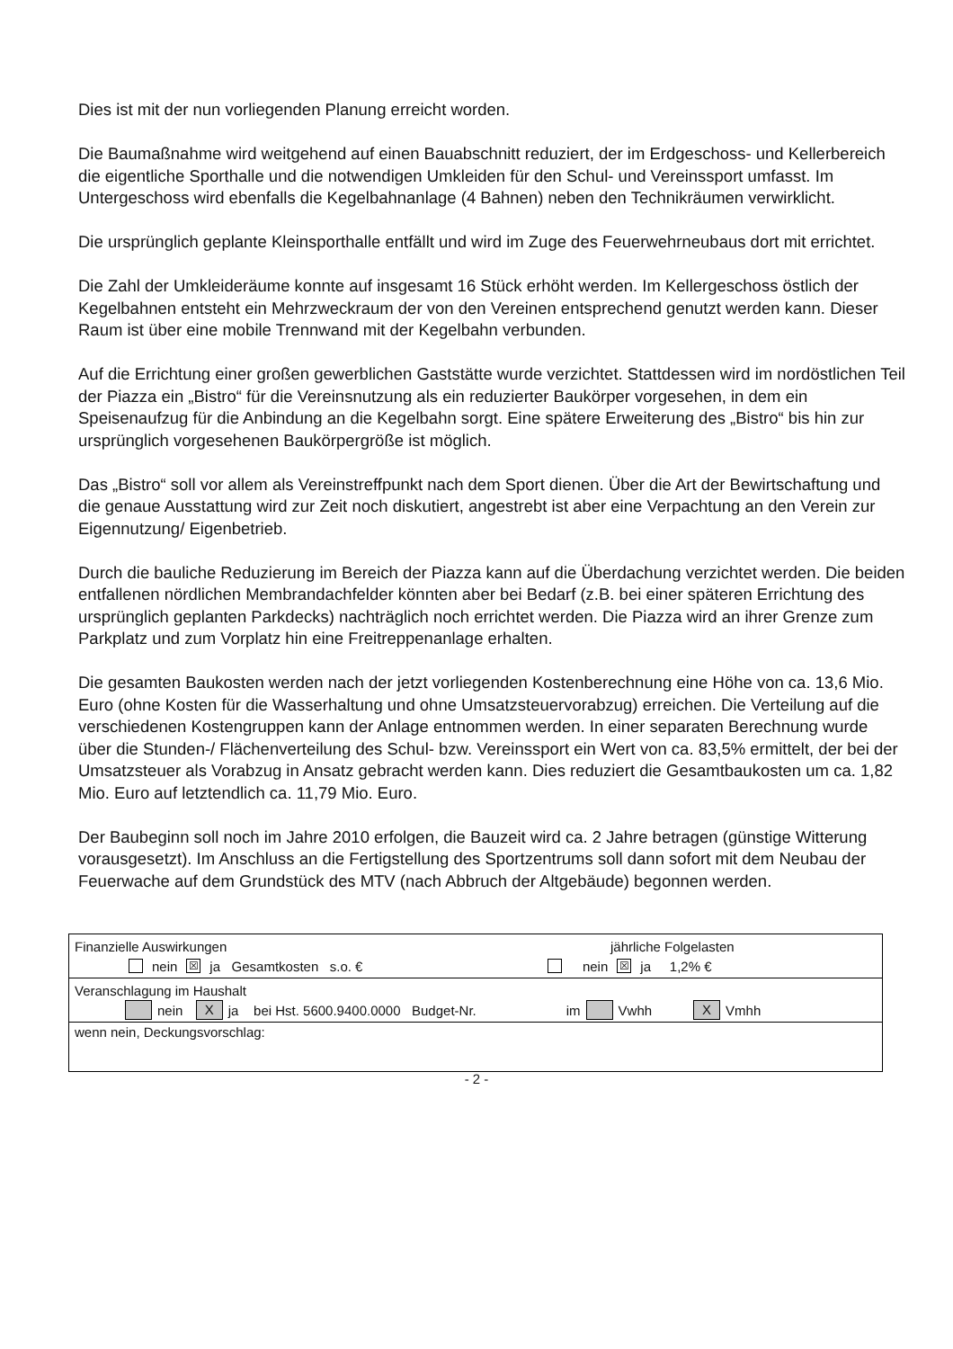Dies ist mit der nun vorliegenden Planung erreicht worden.
Die Baumaßnahme wird weitgehend auf einen Bauabschnitt reduziert, der im Erdgeschoss- und Kellerbereich die eigentliche Sporthalle und die notwendigen Umkleiden für den Schul- und Vereinssport umfasst. Im Untergeschoss wird ebenfalls die Kegelbahnanlage (4 Bahnen) neben den Technikräumen verwirklicht.
Die ursprünglich geplante Kleinsporthalle entfällt und wird im Zuge des Feuerwehrneubaus dort mit errichtet.
Die Zahl der Umkleideräume konnte auf insgesamt 16 Stück erhöht werden. Im Kellergeschoss östlich der Kegelbahnen entsteht ein Mehrzweckraum der von den Vereinen entsprechend genutzt werden kann. Dieser Raum ist über eine mobile Trennwand mit der Kegelbahn verbunden.
Auf die Errichtung einer großen gewerblichen Gaststätte wurde verzichtet. Stattdessen wird im nordöstlichen Teil der Piazza ein „Bistro“ für die Vereinsnutzung als ein reduzierter Baukörper vorgesehen, in dem ein Speisenaufzug für die Anbindung an die Kegelbahn sorgt. Eine spätere Erweiterung des „Bistro“ bis hin zur ursprünglich vorgesehenen Baukörpergröße ist möglich.
Das „Bistro“ soll vor allem als Vereinstreffpunkt nach dem Sport dienen. Über die Art der Bewirtschaftung und die genaue Ausstattung wird zur Zeit noch diskutiert, angestrebt ist aber eine Verpachtung an den Verein zur Eigennutzung/ Eigenbetrieb.
Durch die bauliche Reduzierung im Bereich der Piazza kann auf die Überdachung verzichtet werden. Die beiden entfallenen nördlichen Membrandachfelder könnten aber bei Bedarf (z.B. bei einer späteren Errichtung des ursprünglich geplanten Parkdecks) nachträglich noch errichtet werden. Die Piazza wird an ihrer Grenze zum Parkplatz und zum Vorplatz hin eine Freitreppenanlage erhalten.
Die gesamten Baukosten werden nach der jetzt vorliegenden Kostenberechnung eine Höhe von ca. 13,6 Mio. Euro (ohne Kosten für die Wasserhaltung und ohne Umsatzsteuervorabzug) erreichen. Die Verteilung auf die verschiedenen Kostengruppen kann der Anlage entnommen werden. In einer separaten Berechnung wurde über die Stunden-/ Flächenverteilung des Schul- bzw. Vereinssport ein Wert von ca. 83,5% ermittelt, der bei der Umsatzsteuer als Vorabzug in Ansatz gebracht werden kann. Dies reduziert die Gesamtbaukosten um ca. 1,82 Mio. Euro auf letztendlich ca. 11,79 Mio. Euro.
Der Baubeginn soll noch im Jahre 2010 erfolgen, die Bauzeit wird ca. 2 Jahre betragen (günstige Witterung vorausgesetzt). Im Anschluss an die Fertigstellung des Sportzentrums soll dann sofort mit dem Neubau der Feuerwache auf dem Grundstück des MTV (nach Abbruch der Altgebäude) begonnen werden.
Finanzielle Auswirkungen jährliche Folgelasten
nein ☒ ja Gesamtkosten s.o. € nein ☒ ja 1,2% €
Veranschlagung im Haushalt
nein X ja bei Hst. 5600.9400.0000 Budget-Nr. im Vwhh X Vmhh
wenn nein, Deckungsvorschlag:
- 2 -